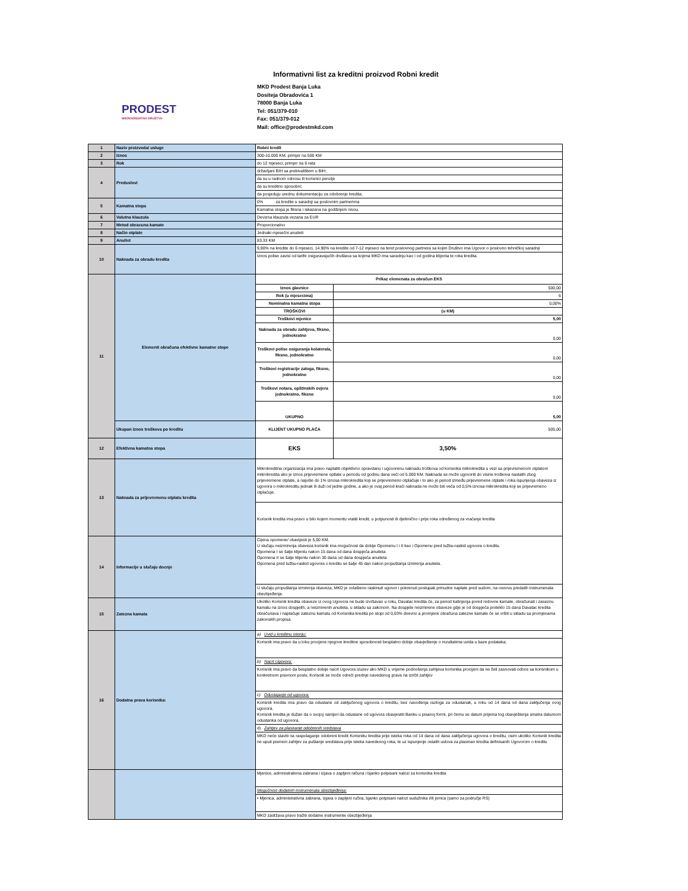Informativni list za kreditni proizvod Robni kredit
PRODEST
MIKROKREDITNO DRUŠTVO
MKD Prodest Banja Luka
Dositeja Obradovića 1
78000 Banja Luka
Tel: 051/379-010
Fax: 051/379-012
Mail: office@prodestmkd.com
| 1 | Naziv proizvoda/ usluge | Robni kredit | |
| 2 | Iznos | 300-10.000 KM, primjer na 500 KM | |
| 3 | Rok | do 12 mjeseci, primjer na 6 rata | |
| 4 | Preduslovi | državljani BIH sa prebivalištem u BIH; | |
| | | da su u radnom odnosu ili korisnici penzije | |
| | | da su kreditno sposobni; | |
| | | da posjeduju urednu dokumentaciju za odobrenje kredita; | |
| 5 | Kamatna stopa | 0% za kredite u saradnji sa poslovnim partnerima | |
| | | Kamatna stopa je fiksna i iskazana na godišnjem nivou. | |
| 6 | Valutna klauzula | Devizna klauzula vezana za EUR | |
| 7 | Metod obracuna kamate | Proporcionalno | |
| 8 | Način otplate | Jednaki mjesečni anuiteti | |
| 9 | Anuitet | 83,33 KM | |
| 10 | Naknada za obradu kredita | 9,90% na kredite do 6 mjeseci, 14.90% na kredite od 7-12 mjeseci na teret poslovnog partnera sa kojim Društvo ima Ugovor o poslovno tehničkoj saradnji | |
| | | Iznos polise zavisi od tarife osiguravajućih društava sa kojima MKD ima saradnju kao i od godina klijenta te roka kredita. | |
| 11 | Elementi obračuna efektivne kamatne stope | Prikaz elemenata za obračun EKS | |
| | | Iznos glavnice | 500,00 |
| | | Rok (u mjesecima) | 6 |
| | | Nominalna kamatna stopa | 0,00% |
| | | TROŠKOVI | (u KM) |
| | | Troškovi mjenice | 5,00 |
| | | Naknada za obradu zahtjeva, fiksno, jednokratno | 0,00 |
| | | Troškovi polise osiguranja kolaterala, fiksno, jednokratno | 0,00 |
| | | Troškovi registracije zaloga, fiksno, jednokratno | 0,00 |
| | | Troškovi notara, opštinskih ovjera jednokratno, fiksno | 0,00 |
| | | UKUPNO | 5,00 |
| | Ukupan iznos troškova po kreditu | KLIJENT UKUPNO PLAĆA | 505,00 |
| 12 | Efektivna kamatna stopa | EKS | 3,50% |
| 13 | Naknada za prijevremenu otplatu kredita | Mikrokreditna organizacija ima pravo naplatiti objektivno opravdanu i ugovorenu naknadu troškova od korisnika mikrokredita u vezi sa prijevremenom otplatom mikrokredita ako je iznos prijevremene optlate u periodu od godinu dana veći od 5.000 KM. Naknada se može ugovoriti do visine troškova nastalih zbog prijevremene otplate, a najviše do 1% iznosa mikrokredita koji se prijevremeno otplaćuje i to ako je period između prijevremene otplate i roka ispunjenja obaveza iz ugovora o mikrokreditu jednak ili duži od jedne godine, a ako je ovaj period kraći naknada ne može biti veća od 0,5% iznosa mikrokredita koji se prijevremeno otplaćuje. | |
| | | Korisnik kredita ima pravo u bilo kojem momentu vratiti kredit, u potpunosti ili djelimično i prije roka određenog za vraćanje kredita | |
| 14 | Informacije u slučaju docnje | Cijena opomene/ obavijesti je 5,00 KM. U slučaju neizmirenja obaveza korisnik ima mogućnost da dobije Opomenu I i II kao i Opomenu pred tužbu-raskid ugovora o kreditu. Opomena I se šalje klijentu nakon 15 dana od dana dospjeća anuiteta Opomena II se šalje klijentu nakon 30 dana od dana dospjeća anuiteta Opomena pred tužbu-raskid ugovora o kreditu se šalje 45 dan nakon propuštanja izmirenja anuiteta. | |
| | | U slučaju propuštanja izmirenja obaveza, MKD je ovlašteno raskinuti ugovor i pokrenuti postupak prinudne naplate pred sudom, na osnovu predatih instrumenata obezbjeđenja. | |
| 15 | Zatezna kamata | Ukoliko Korisnik kredita obaveze iz ovog Ugovora ne bude izvršavao u roku, Davalac kredita će, za period kašnjenja pored redovne kamate, obračunati i zaseznu kamatu na iznos dospjelih, a neizmirenih anuiteta, u skladu sa zakonom. Na dospjele neizmirene obaveze gdje je od dospjeća proteklo 15 dana Davalac kredita obračunava i naplaćuje zateznu kamatu od Korisnika kredita po stopi od 0,03% dnevno a promjene obračuna zatezne kamate će se vršiti u skladu sa promjenama zakonskih propisa. | |
| 16 | Dodatna prava korisnika: | a) Uvid u kreditnu istoriju: | |
| | | Korisnik ima pravo da u toku procjene njegove kreditne sposobnosti besplatno dobije obavještenje o rezultatima uvida u baze podataka; | |
| | | b) Nacrt Ugovora: | |
| | | Korisnik ima pravo da besplatno dobije nacrt Ugovora izuzev ako MKD u vrijeme podnošenja zahtjeva korisnika procijeni da ne želi zasnovati odnos sa korisnikom u konkretnom pravnom poslu; Korisnik se može odreći prednje navedenog prava na izričit zahtjev | |
| | | c) Odustajanje od ugovora: | |
| | | Korisnik kredita ima pravo da odustane od zaključenog ugovora o kreditu, bez navođenja razloga za odustanak, u roku od 14 dana od dana zaključenja ovog ugovora. Korisnik kredita je dužan da o svojoj namjeri da odustane od ugovora obavjestiti Banku u pisanoj formi, pri čemu se datum prijema tog obavještenja smatra datumom odustanka od ugovora. | |
| | | d) Zahtjev za plasiranje odobrenih sredstava | |
| | | MKD neće staviti na raspolaganje odobreni kredit Korisniku kredita prije isteka roka od 14 dana od dana zaključenja ugovora o kreditu, osim ukoliko Korisnik kredita ne uputi pismeni zahtjev za puštanje sredstava prije isteka navedenog roka, te uz ispunjenje ostalih uslova za plasman kredita definisanih Ugovorom o kreditu | |
| | | Mjenice, administrativna zabrana i izjava o zapljeni računa i bjanko potpisani nalozi za korisnika kredita | |
| | | Mogućnost dodatnih instrumenata obezbjeđenja: | |
| | | • Mjenica, administrativna zabrana, izjava o zapljeni ručna, bjanko potpisani nalozi sudužnika i/ili jemca (samo za područje RS) | |
| | | MKD zadržava pravo tražiti dodatne instrumente obezbjeđenja | |